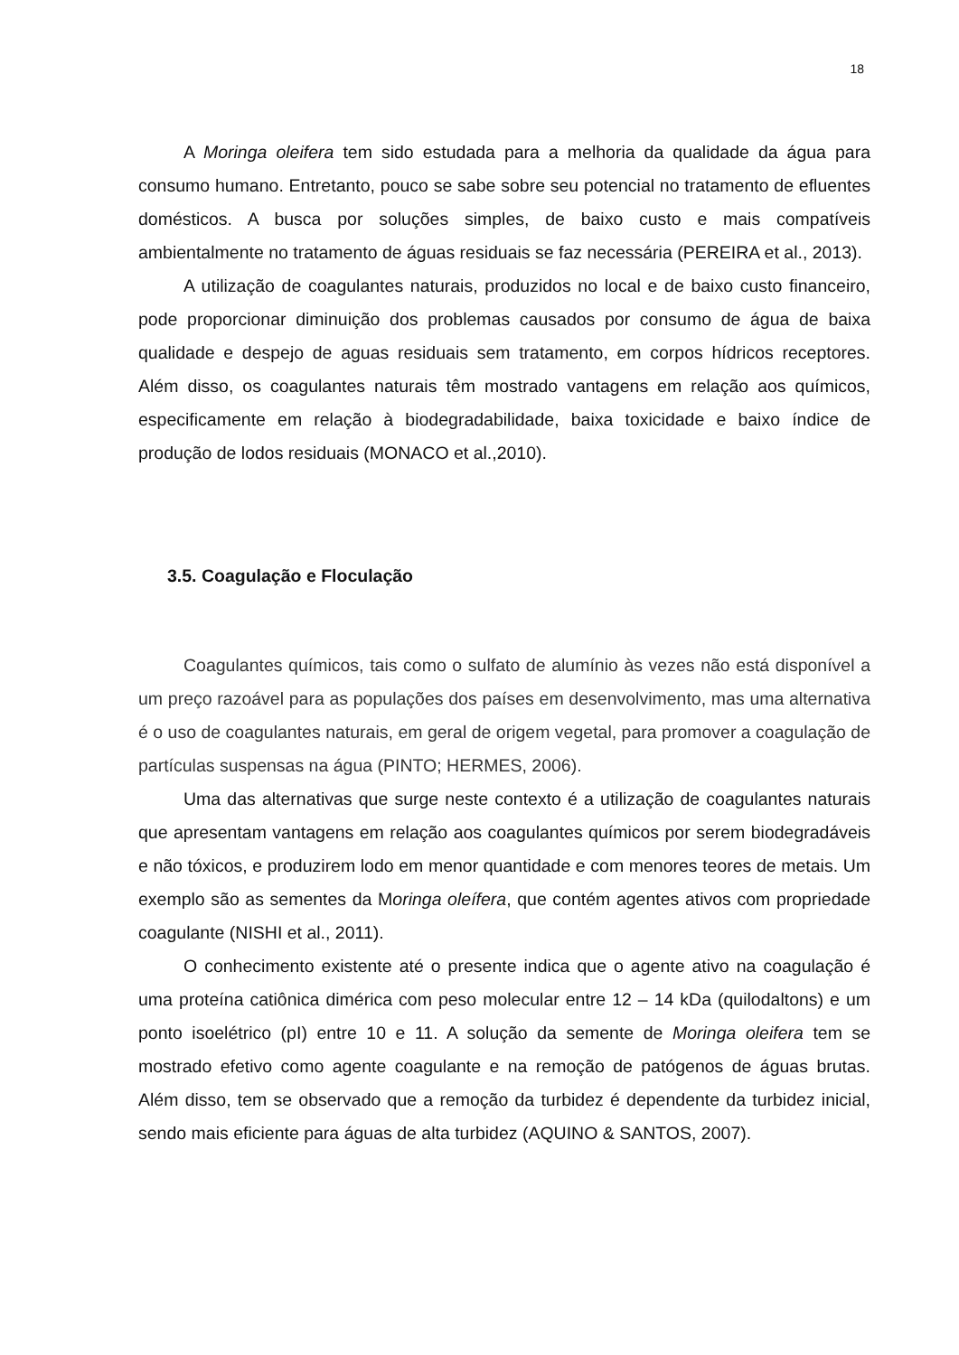18
A Moringa oleifera tem sido estudada para a melhoria da qualidade da água para consumo humano. Entretanto, pouco se sabe sobre seu potencial no tratamento de efluentes domésticos. A busca por soluções simples, de baixo custo e mais compatíveis ambientalmente no tratamento de águas residuais se faz necessária (PEREIRA et al., 2013).
A utilização de coagulantes naturais, produzidos no local e de baixo custo financeiro, pode proporcionar diminuição dos problemas causados por consumo de água de baixa qualidade e despejo de aguas residuais sem tratamento, em corpos hídricos receptores. Além disso, os coagulantes naturais têm mostrado vantagens em relação aos químicos, especificamente em relação à biodegradabilidade, baixa toxicidade e baixo índice de produção de lodos residuais (MONACO et al.,2010).
3.5. Coagulação e Floculação
Coagulantes químicos, tais como o sulfato de alumínio às vezes não está disponível a um preço razoável para as populações dos países em desenvolvimento, mas uma alternativa é o uso de coagulantes naturais, em geral de origem vegetal, para promover a coagulação de partículas suspensas na água (PINTO; HERMES, 2006).
Uma das alternativas que surge neste contexto é a utilização de coagulantes naturais que apresentam vantagens em relação aos coagulantes químicos por serem biodegradáveis e não tóxicos, e produzirem lodo em menor quantidade e com menores teores de metais. Um exemplo são as sementes da Moringa oleífera, que contém agentes ativos com propriedade coagulante (NISHI et al., 2011).
O conhecimento existente até o presente indica que o agente ativo na coagulação é uma proteína catiônica dimérica com peso molecular entre 12 – 14 kDa (quilodaltons) e um ponto isoelétrico (pI) entre 10 e 11. A solução da semente de Moringa oleifera tem se mostrado efetivo como agente coagulante e na remoção de patógenos de águas brutas. Além disso, tem se observado que a remoção da turbidez é dependente da turbidez inicial, sendo mais eficiente para águas de alta turbidez (AQUINO & SANTOS, 2007).